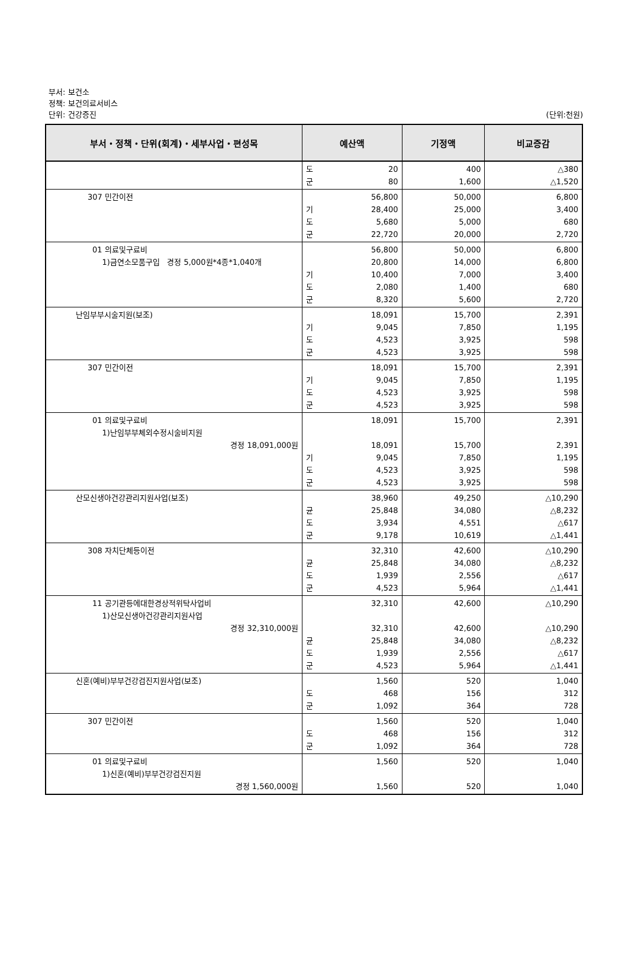부서: 보건소
정책: 보건의료서비스
단위: 건강증진
(단위:천원)
| 부서・정책・단위(회계)・세부사업・편성목 | 예산액 | 기정액 | 비교증감 |
| --- | --- | --- | --- |
| | 도 군 20 80 | 400 1,600 | △380 △1,520 |
| 307 민간이전 | 기 도 군 56,800 28,400 5,680 22,720 | 50,000 25,000 5,000 20,000 | 6,800 3,400 680 2,720 |
| 01 의료및구료비 1)금연소모품구입 경정 5,000원*4종*1,040개 | 기 도 군 56,800 20,800 10,400 2,080 8,320 | 50,000 14,000 7,000 1,400 5,600 | 6,800 6,800 3,400 680 2,720 |
| 난임부부시술지원(보조) | 기 도 군 18,091 9,045 4,523 4,523 | 15,700 7,850 3,925 3,925 | 2,391 1,195 598 598 |
| 307 민간이전 | 기 도 군 18,091 9,045 4,523 4,523 | 15,700 7,850 3,925 3,925 | 2,391 1,195 598 598 |
| 01 의료및구료비 1)난임부부체외수정시술비지원 경정 18,091,000원 | 기 도 군 18,091 18,091 9,045 4,523 4,523 | 15,700 15,700 7,850 3,925 3,925 | 2,391 2,391 1,195 598 598 |
| 산모신생아건강관리지원사업(보조) | 균 도 군 38,960 25,848 3,934 9,178 | 49,250 34,080 4,551 10,619 | △10,290 △8,232 △617 △1,441 |
| 308 자치단체등이전 | 균 도 군 32,310 25,848 1,939 4,523 | 42,600 34,080 2,556 5,964 | △10,290 △8,232 △617 △1,441 |
| 11 공기관등에대한경상적위탁사업비 1)산모신생아건강관리지원사업 경정 32,310,000원 | 균 도 군 32,310 32,310 25,848 1,939 4,523 | 42,600 42,600 34,080 2,556 5,964 | △10,290 △10,290 △8,232 △617 △1,441 |
| 신혼(예비)부부건강검진지원사업(보조) | 도 군 1,560 468 1,092 | 520 156 364 | 1,040 312 728 |
| 307 민간이전 | 도 군 1,560 468 1,092 | 520 156 364 | 1,040 312 728 |
| 01 의료및구료비 1)신혼(예비)부부건강검진지원 경정 1,560,000원 | 1,560 1,560 | 520 520 | 1,040 1,040 |